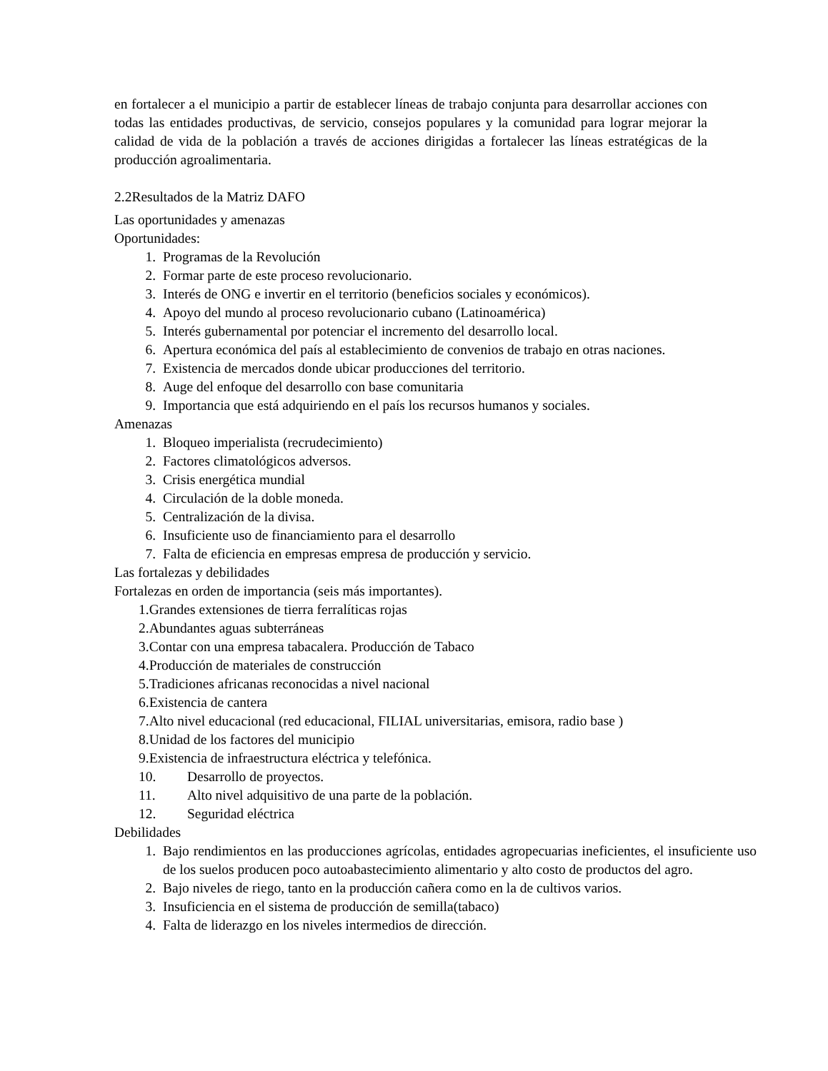en fortalecer a el municipio a partir de establecer líneas de trabajo conjunta para desarrollar acciones con todas las entidades productivas, de servicio, consejos populares y la comunidad para lograr mejorar la calidad de vida de la población a través de acciones dirigidas a fortalecer las líneas estratégicas de la producción agroalimentaria.
2.2Resultados de la Matriz DAFO
Las oportunidades y amenazas
Oportunidades:
1. Programas de la Revolución
2. Formar parte de este proceso revolucionario.
3. Interés de ONG e invertir en el territorio (beneficios sociales y económicos).
4. Apoyo del mundo al proceso revolucionario cubano (Latinoamérica)
5. Interés gubernamental por potenciar el incremento del desarrollo local.
6. Apertura económica del país al establecimiento de convenios de trabajo en otras naciones.
7. Existencia de mercados donde ubicar producciones del territorio.
8. Auge del enfoque del desarrollo con base comunitaria
9. Importancia que está adquiriendo en el país los recursos humanos y sociales.
Amenazas
1. Bloqueo imperialista (recrudecimiento)
2. Factores climatológicos adversos.
3. Crisis energética mundial
4. Circulación de la doble moneda.
5. Centralización de la divisa.
6. Insuficiente uso de financiamiento para el desarrollo
7. Falta de eficiencia en empresas empresa de producción y servicio.
Las fortalezas y debilidades
Fortalezas en orden de importancia (seis más importantes).
1.Grandes extensiones de tierra ferralíticas rojas
2.Abundantes aguas subterráneas
3.Contar con una empresa tabacalera. Producción de Tabaco
4.Producción de materiales de construcción
5.Tradiciones africanas reconocidas a nivel nacional
6.Existencia de cantera
7.Alto nivel educacional (red educacional, FILIAL universitarias, emisora, radio base )
8.Unidad de los factores del municipio
9.Existencia de infraestructura eléctrica y telefónica.
10. Desarrollo de proyectos.
11. Alto nivel adquisitivo de una parte de la población.
12. Seguridad eléctrica
Debilidades
1. Bajo rendimientos en las producciones agrícolas, entidades agropecuarias ineficientes, el insuficiente uso de los suelos producen poco autoabastecimiento alimentario y alto costo de productos del agro.
2. Bajo niveles de riego, tanto en la producción cañera como en la de cultivos varios.
3. Insuficiencia en el sistema de producción de semilla(tabaco)
4. Falta de liderazgo en los niveles intermedios de dirección.